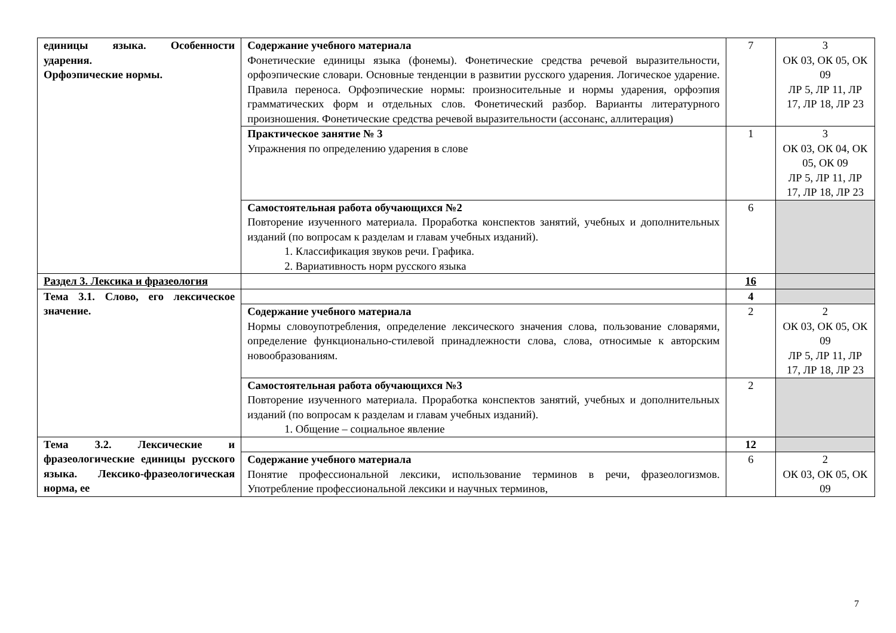| единицы языка. Особенности ударения. Орфоэпические нормы. | Содержание учебного материала Фонетические единицы языка (фонемы). Фонетические средства речевой выразительности, орфоэпические словари. Основные тенденции в развитии русского ударения. Логическое ударение. Правила переноса. Орфоэпические нормы: произносительные и нормы ударения, орфоэпия грамматических форм и отдельных слов. Фонетический разбор. Варианты литературного произношения. Фонетические средства речевой выразительности (ассонанс, аллитерация) | 7 | 3 ОК 03, ОК 05, ОК 09 ЛР 5, ЛР 11, ЛР 17, ЛР 18, ЛР 23 |
| | Практическое занятие № 3 Упражнения по определению ударения в слове | 1 | 3 ОК 03, ОК 04, ОК 05, ОК 09 ЛР 5, ЛР 11, ЛР 17, ЛР 18, ЛР 23 |
| | Самостоятельная работа обучающихся №2 Повторение изученного материала. Проработка конспектов занятий, учебных и дополнительных изданий (по вопросам к разделам и главам учебных изданий). 1. Классификация звуков речи. Графика. 2. Вариативность норм русского языка | 6 | |
| Раздел 3. Лексика и фразеология | | 16 | |
| Тема 3.1. Слово, его лексическое значение. | | 4 | |
| | Содержание учебного материала Нормы словоупотребления, определение лексического значения слова, пользование словарями, определение функционально-стилевой принадлежности слова, слова, относимые к авторским новообразованиям. | 2 | 2 ОК 03, ОК 05, ОК 09 ЛР 5, ЛР 11, ЛР 17, ЛР 18, ЛР 23 |
| | Самостоятельная работа обучающихся №3 Повторение изученного материала. Проработка конспектов занятий, учебных и дополнительных изданий (по вопросам к разделам и главам учебных изданий). 1. Общение – социальное явление | 2 | |
| Тема 3.2. Лексические и фразеологические единицы русского языка. Лексико-фразеологическая норма, ее | | 12 | |
| | Содержание учебного материала Понятие профессиональной лексики, использование терминов в речи, фразеологизмов. Употребление профессиональной лексики и научных терминов, | 6 | 2 ОК 03, ОК 05, ОК 09 |
7